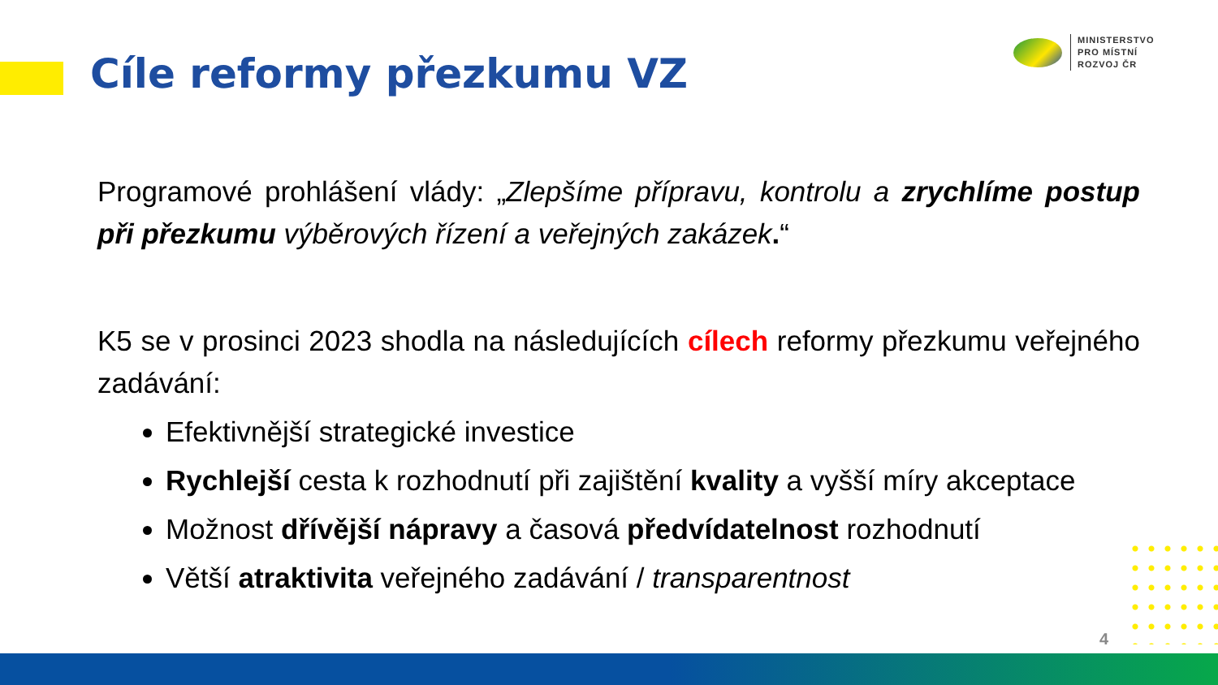Cíle reformy přezkumu VZ
MINISTERSTVO
PRO MÍSTNÍ
ROZVOJ ČR
Programové prohlášení vlády: „Zlepšíme přípravu, kontrolu a zrychlíme postup při přezkumu výběrových řízení a veřejných zakázek.“
K5 se v prosinci 2023 shodla na následujících cílech reformy přezkumu veřejného zadávání:
Efektivnější strategické investice
Rychlejší cesta k rozhodnutí při zajištění kvality a vyšší míry akceptace
Možnost dřívější nápravy a časová předvídatelnost rozhodnutí
Větší atraktivita veřejného zadávání / transparentnost
4